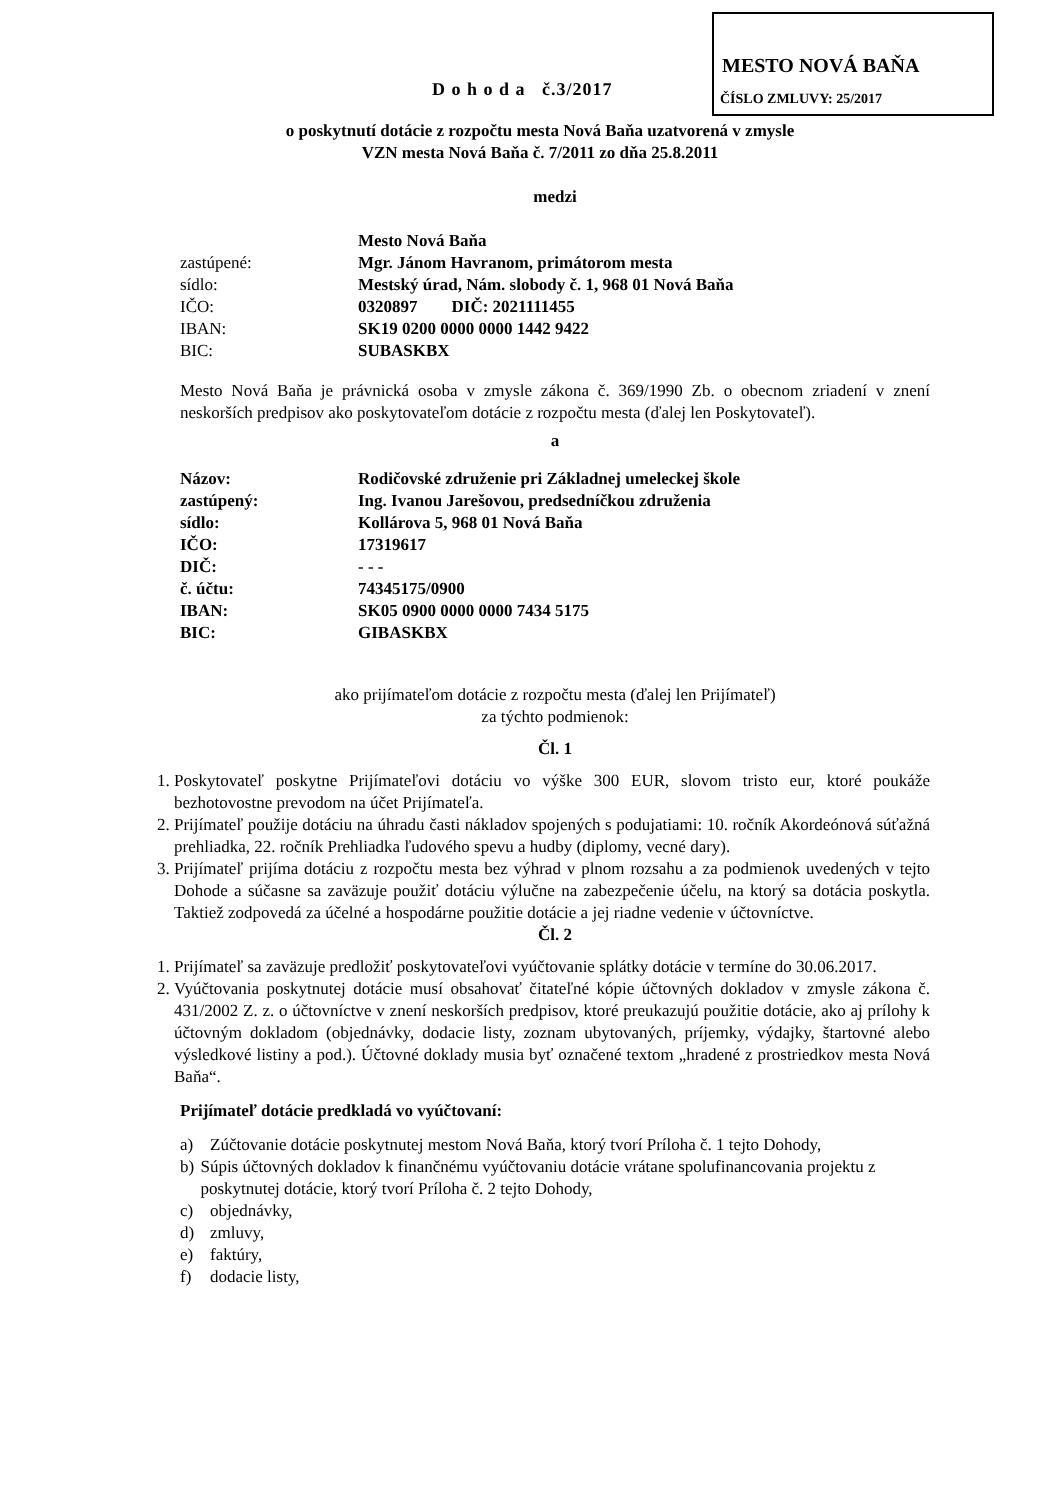MESTO NOVÁ BAŇA
ČÍSLO ZMLUVY: 25/2017
D o h o d a č.3/2017
o poskytnutí dotácie z rozpočtu mesta Nová Baňa uzatvorená v zmysle
VZN mesta Nová Baňa č. 7/2011 zo dňa 25.8.2011
medzi
Mesto Nová Baňa
zastúpené: Mgr. Jánom Havranom, primátorom mesta
sídlo: Mestský úrad, Nám. slobody č. 1, 968 01 Nová Baňa
IČO: 0320897 DIČ: 2021111455
IBAN: SK19 0200 0000 0000 1442 9422
BIC: SUBASKBX
Mesto Nová Baňa je právnická osoba v zmysle zákona č. 369/1990 Zb. o obecnom zriadení v znení neskorších predpisov ako poskytovateľom dotácie z rozpočtu mesta (ďalej len Poskytovateľ).
a
Názov: Rodičovské združenie pri Základnej umeleckej škole
zastúpený: Ing. Ivanou Jarešovou, predsedníčkou združenia
sídlo: Kollárova 5, 968 01 Nová Baňa
IČO: 17319617
DIČ: - - -
č. účtu: 74345175/0900
IBAN: SK05 0900 0000 0000 7434 5175
BIC: GIBASKBX
ako prijímateľom dotácie z rozpočtu mesta (ďalej len Prijímateľ)
za týchto podmienok:
Čl. 1
1. Poskytovateľ poskytne Prijímateľovi dotáciu vo výške 300 EUR, slovom tristo eur, ktoré poukáže bezhotovostne prevodom na účet Prijímateľa.
2. Prijímateľ použije dotáciu na úhradu časti nákladov spojených s podujatiami: 10. ročník Akordeónová súťažná prehliadka, 22. ročník Prehliadka ľudového spevu a hudby (diplomy, vecné dary).
3. Prijímateľ prijíma dotáciu z rozpočtu mesta bez výhrad v plnom rozsahu a za podmienok uvedených v tejto Dohode a súčasne sa zaväzuje použiť dotáciu výlučne na zabezpečenie účelu, na ktorý sa dotácia poskytla. Taktiež zodpovedá za účelné a hospodárne použitie dotácie a jej riadne vedenie v účtovníctve.
Čl. 2
1. Prijímateľ sa zaväzuje predložiť poskytovateľovi vyúčtovanie splátky dotácie v termíne do 30.06.2017.
2. Vyúčtovania poskytnutej dotácie musí obsahovať čitateľné kópie účtovných dokladov v zmysle zákona č. 431/2002 Z. z. o účtovníctve v znení neskorších predpisov, ktoré preukazujú použitie dotácie, ako aj prílohy k účtovným dokladom (objednávky, dodacie listy, zoznam ubytovaných, príjemky, výdajky, štartovné alebo výsledkové listiny a pod.). Účtovné doklady musia byť označené textom „hradené z prostriedkov mesta Nová Baňa“.
Prijímateľ dotácie predkladá vo vyúčtovaní:
a) Zúčtovanie dotácie poskytnutej mestom Nová Baňa, ktorý tvorí Príloha č. 1 tejto Dohody,
b) Súpis účtovných dokladov k finančnému vyúčtovaniu dotácie vrátane spolufinancovania projektu z poskytnutej dotácie, ktorý tvorí Príloha č. 2 tejto Dohody,
c) objednávky,
d) zmluvy,
e) faktúry,
f) dodacie listy,